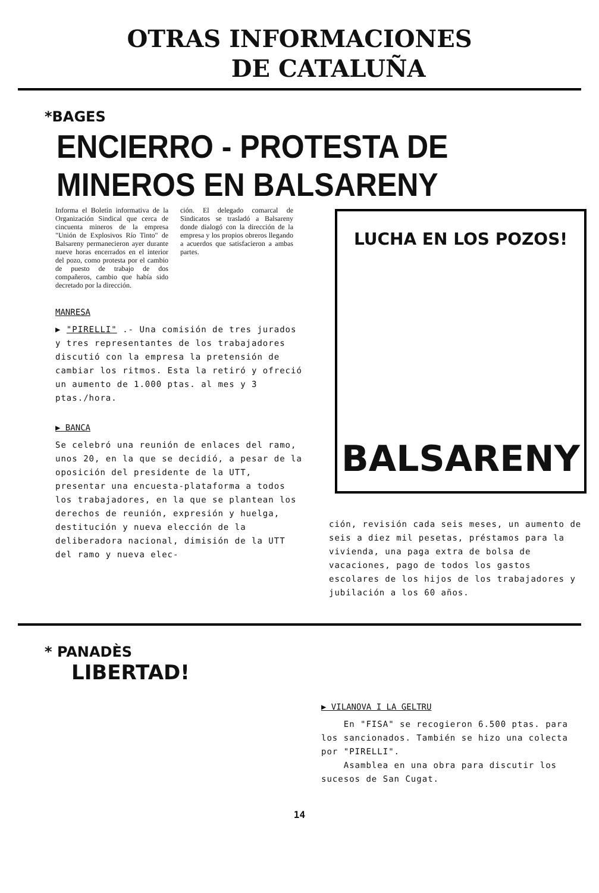OTRAS INFORMACIONES
DE CATALUÑA
*BAGES
ENCIERRO - PROTESTA DE MINEROS EN BALSARENY
Informa el Boletín informativa de la Organización Sindical que cerca de cincuenta mineros de la empresa "Unión de Explosivos Río Tinto" de Balsareny permanecieron ayer durante nueve horas encerrados en el interior del pozo, como protesta por el cambio de puesto de trabajo de dos compañeros, cambio que había sido decretado por la dirección.
ción. El delegado comarcal de Sindicatos se trasladó a Balsareny donde dialogó con la dirección de la empresa y los propios obreros llegando a acuerdos que satisfacieron a ambas partes.
MANRESA
▶ "PIRELLI" .- Una comisión de tres jurados y tres representantes de los trabajadores discutió con la empresa la pretensión de cambiar los ritmos. Esta la retiró y ofreció un aumento de 1.000 ptas. al mes y 3 ptas./hora.
▶ BANCA
Se celebró una reunión de enlaces del ramo, unos 20, en la que se decidió, a pesar de la oposición del presidente de la UTT, presentar una encuesta-plataforma a todos los trabajadores, en la que se plantean los derechos de reunión, expresión y huelga, destitución y nueva elección de la deliberadora nacional, dimisión de la UTT del ramo y nueva elec-
LUCHA EN LOS POZOS!
BALSARENY
ción, revisión cada seis meses, un aumento de seis a diez mil pesetas, préstamos para la vivienda, una paga extra de bolsa de vacaciones, pago de todos los gastos escolares de los hijos de los trabajadores y jubilación a los 60 años.
* PANADÈS
LIBERTAD!
▶ VILANOVA I LA GELTRU
En "FISA" se recogieron 6.500 ptas. para los sancionados. También se hizo una colecta por "PIRELLI".
Asamblea en una obra para discutir los sucesos de San Cugat.
14